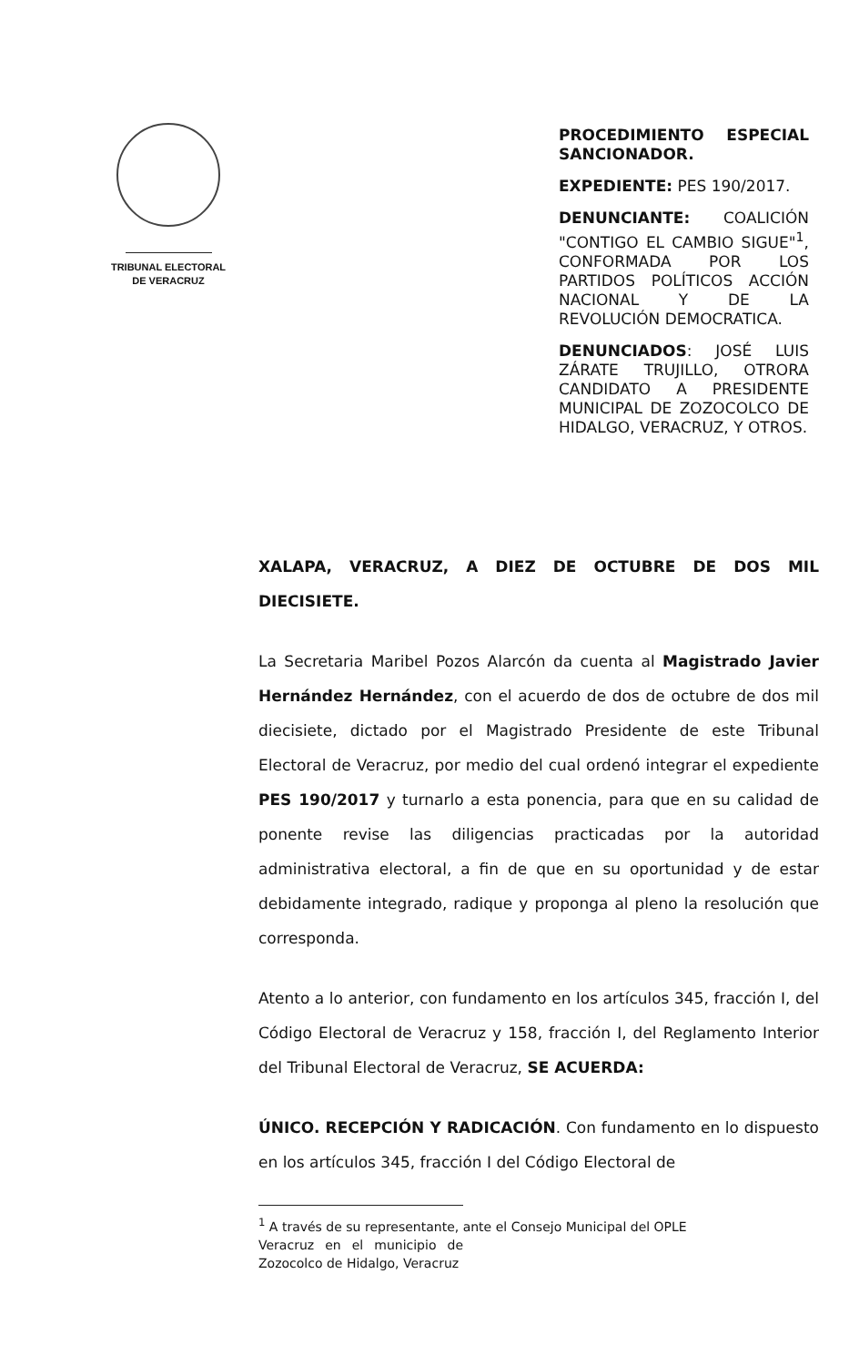TRIBUNAL ELECTORAL
DE VERACRUZ
PROCEDIMIENTO ESPECIAL SANCIONADOR.
EXPEDIENTE: PES 190/2017.
DENUNCIANTE: COALICIÓN "CONTIGO EL CAMBIO SIGUE"<sup>1</sup>, CONFORMADA POR LOS PARTIDOS POLÍTICOS ACCIÓN NACIONAL Y DE LA REVOLUCIÓN DEMOCRATICA.
DENUNCIADOS: JOSÉ LUIS ZÁRATE TRUJILLO, OTRORA CANDIDATO A PRESIDENTE MUNICIPAL DE ZOZOCOLCO DE HIDALGO, VERACRUZ, Y OTROS.
XALAPA, VERACRUZ, A DIEZ DE OCTUBRE DE DOS MIL DIECISIETE.
La Secretaria Maribel Pozos Alarcón da cuenta al Magistrado Javier Hernández Hernández, con el acuerdo de dos de octubre de dos mil diecisiete, dictado por el Magistrado Presidente de este Tribunal Electoral de Veracruz, por medio del cual ordenó integrar el expediente PES 190/2017 y turnarlo a esta ponencia, para que en su calidad de ponente revise las diligencias practicadas por la autoridad administrativa electoral, a fin de que en su oportunidad y de estar debidamente integrado, radique y proponga al pleno la resolución que corresponda.
Atento a lo anterior, con fundamento en los artículos 345, fracción I, del Código Electoral de Veracruz y 158, fracción I, del Reglamento Interior del Tribunal Electoral de Veracruz, SE ACUERDA:
ÚNICO. RECEPCIÓN Y RADICACIÓN. Con fundamento en lo dispuesto en los artículos 345, fracción I del Código Electoral de
<sup>1</sup> A través de su representante, ante el Consejo Municipal del OPLE
Veracruz en el municipio de Zozocolco de Hidalgo, Veracruz